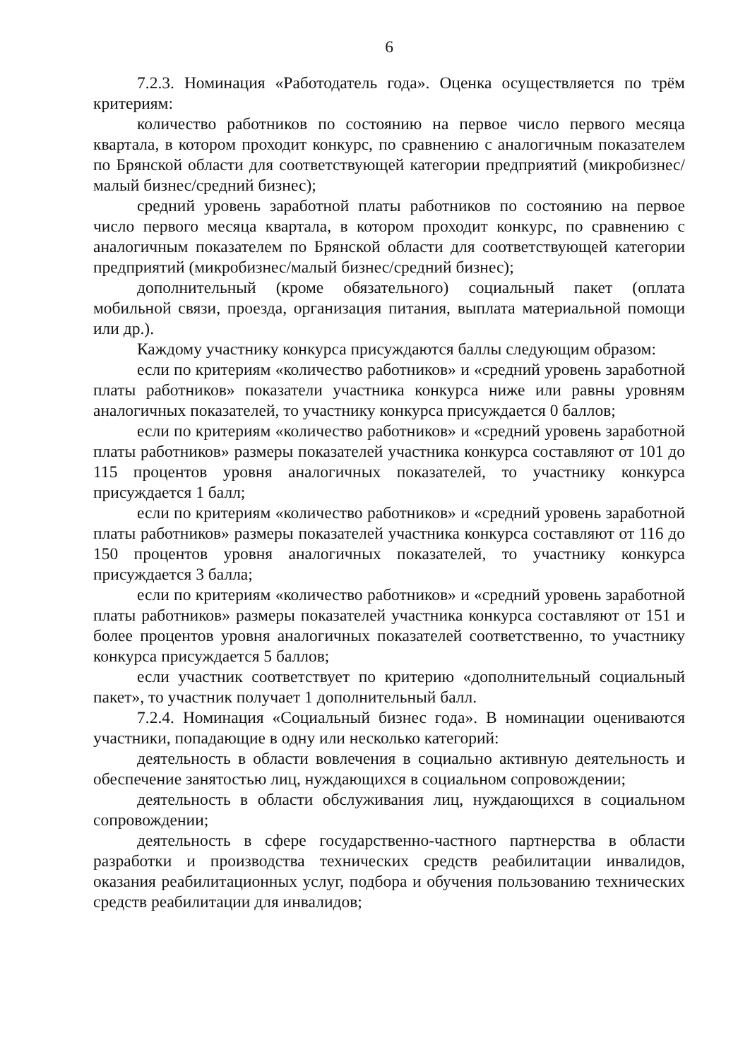6
7.2.3. Номинация «Работодатель года». Оценка осуществляется по трём критериям:
количество работников по состоянию на первое число первого месяца квартала, в котором проходит конкурс, по сравнению с аналогичным показателем по Брянской области для соответствующей категории предприятий (микробизнес/малый бизнес/средний бизнес);
средний уровень заработной платы работников по состоянию на первое число первого месяца квартала, в котором проходит конкурс, по сравнению с аналогичным показателем по Брянской области для соответствующей категории предприятий (микробизнес/малый бизнес/средний бизнес);
дополнительный (кроме обязательного) социальный пакет (оплата мобильной связи, проезда, организация питания, выплата материальной помощи или др.).
Каждому участнику конкурса присуждаются баллы следующим образом:
если по критериям «количество работников» и «средний уровень заработной платы работников» показатели участника конкурса ниже или равны уровням аналогичных показателей, то участнику конкурса присуждается 0 баллов;
если по критериям «количество работников» и «средний уровень заработной платы работников» размеры показателей участника конкурса составляют от 101 до 115 процентов уровня аналогичных показателей, то участнику конкурса присуждается 1 балл;
если по критериям «количество работников» и «средний уровень заработной платы работников» размеры показателей участника конкурса составляют от 116 до 150 процентов уровня аналогичных показателей, то участнику конкурса присуждается 3 балла;
если по критериям «количество работников» и «средний уровень заработной платы работников» размеры показателей участника конкурса составляют от 151 и более процентов уровня аналогичных показателей соответственно, то участнику конкурса присуждается 5 баллов;
если участник соответствует по критерию «дополнительный социальный пакет», то участник получает 1 дополнительный балл.
7.2.4. Номинация «Социальный бизнес года». В номинации оцениваются участники, попадающие в одну или несколько категорий:
деятельность в области вовлечения в социально активную деятельность и обеспечение занятостью лиц, нуждающихся в социальном сопровождении;
деятельность в области обслуживания лиц, нуждающихся в социальном сопровождении;
деятельность в сфере государственно-частного партнерства в области разработки и производства технических средств реабилитации инвалидов, оказания реабилитационных услуг, подбора и обучения пользованию технических средств реабилитации для инвалидов;